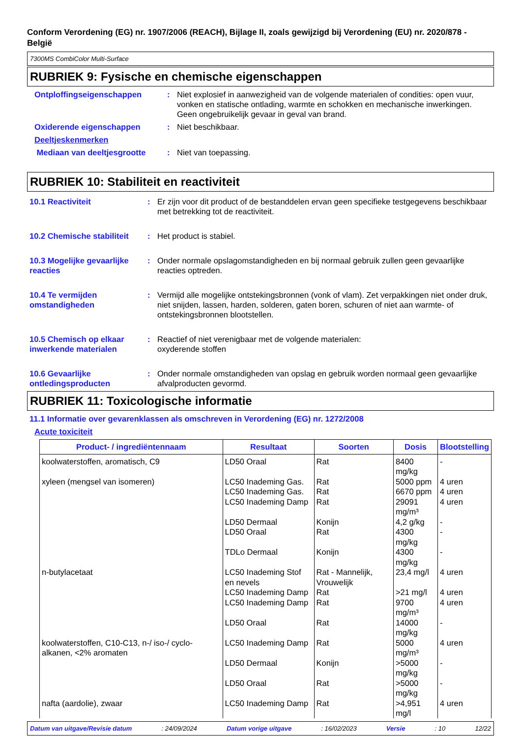Conform Verordening (EG) nr. 1907/2006 (REACH), Bijlage II, zoals gewijzigd bij Verordening (EU) nr. 2020/878 - België
7300MS CombiColor Multi-Surface
RUBRIEK 9: Fysische en chemische eigenschappen
Ontploffingseigenschappen : Niet explosief in aanwezigheid van de volgende materialen of condities: open vuur, vonken en statische ontlading, warmte en schokken en mechanische inwerkingen.
Geen ongebruikelijk gevaar in geval van brand.
Oxiderende eigenschappen : Niet beschikbaar.
Deeltjeskenmerken
Mediaan van deeltjesgrootte : Niet van toepassing.
RUBRIEK 10: Stabiliteit en reactiviteit
10.1 Reactiviteit : Er zijn voor dit product of de bestanddelen ervan geen specifieke testgegevens beschikbaar met betrekking tot de reactiviteit.
10.2 Chemische stabiliteit
: Het product is stabiel.
10.3 Mogelijke gevaarlijke reacties
: Onder normale opslagomstandigheden en bij normaal gebruik zullen geen gevaarlijke reacties optreden.
10.4 Te vermijden omstandigheden
: Vermijd alle mogelijke ontstekingsbronnen (vonk of vlam). Zet verpakkingen niet onder druk, niet snijden, lassen, harden, solderen, gaten boren, schuren of niet aan warmte- of ontstekingsbronnen blootstellen.
10.5 Chemisch op elkaar inwerkende materialen
: Reactief of niet verenigbaar met de volgende materialen:
oxyderende stoffen
10.6 Gevaarlijke ontledingsproducten
: Onder normale omstandigheden van opslag en gebruik worden normaal geen gevaarlijke afvalproducten gevormd.
RUBRIEK 11: Toxicologische informatie
11.1 Informatie over gevarenklassen als omschreven in Verordening (EG) nr. 1272/2008
Acute toxiciteit
| Product- / ingrediëntennaam | Resultaat | Soorten | Dosis | Blootstelling |
| --- | --- | --- | --- | --- |
| koolwaterstoffen, aromatisch, C9 | LD50 Oraal | Rat | 8400 mg/kg | - |
| xyleen (mengsel van isomeren) | LC50 Inademing Gas. | Rat | 5000 ppm | 4 uren |
| | LC50 Inademing Gas. | Rat | 6670 ppm | 4 uren |
| | LC50 Inademing Damp | Rat | 29091 mg/m³ | 4 uren |
| | LD50 Dermaal | Konijn | 4,2 g/kg | - |
| | LD50 Oraal | Rat | 4300 mg/kg | - |
| | TDLo Dermaal | Konijn | 4300 mg/kg | - |
| n-butylacetaat | LC50 Inademing Stof en nevels | Rat - Mannelijk, Vrouwelijk | 23,4 mg/l | 4 uren |
| | LC50 Inademing Damp | Rat | >21 mg/l | 4 uren |
| | LC50 Inademing Damp | Rat | 9700 mg/m³ | 4 uren |
| | LD50 Oraal | Rat | 14000 mg/kg | - |
| koolwaterstoffen, C10-C13, n-/ iso-/ cyclo-alkanen, <2% aromaten | LC50 Inademing Damp | Rat | 5000 mg/m³ | 4 uren |
| | LD50 Dermaal | Konijn | >5000 mg/kg | - |
| | LD50 Oraal | Rat | >5000 mg/kg | - |
| nafta (aardolie), zwaar | LC50 Inademing Damp | Rat | >4,951 mg/l | 4 uren |
Datum van uitgave/Revisie datum: 24/09/2024 Datum vorige uitgave: 16/02/2023 Versie: 10 12/22